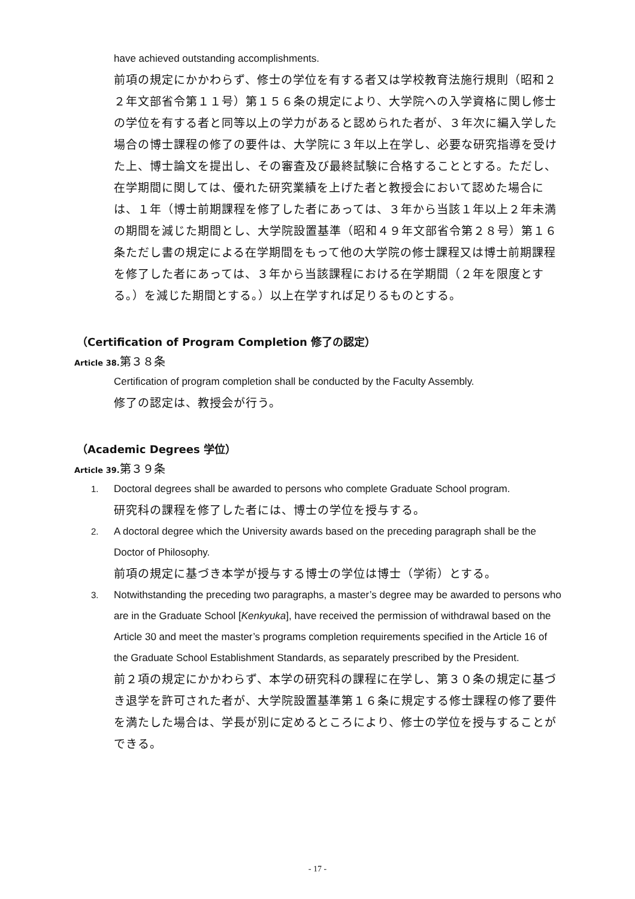have achieved outstanding accomplishments.
前項の規定にかかわらず、修士の学位を有する者又は学校教育法施行規則（昭和２２年文部省令第１１号）第１５６条の規定により、大学院への入学資格に関し修士の学位を有する者と同等以上の学力があると認められた者が、３年次に編入学した場合の博士課程の修了の要件は、大学院に３年以上在学し、必要な研究指導を受けた上、博士論文を提出し、その審査及び最終試験に合格することとする。ただし、在学期間に関しては、優れた研究業績を上げた者と教授会において認めた場合には、１年（博士前期課程を修了した者にあっては、３年から当該１年以上２年未満の期間を減じた期間とし、大学院設置基準（昭和４９年文部省令第２８号）第１６条ただし書の規定による在学期間をもって他の大学院の修士課程又は博士前期課程を修了した者にあっては、３年から当該課程における在学期間（２年を限度とする。）を減じた期間とする。）以上在学すれば足りるものとする。
（Certification of Program Completion 修了の認定）
Article 38. 第３８条
Certification of program completion shall be conducted by the Faculty Assembly.
修了の認定は、教授会が行う。
（Academic Degrees 学位）
Article 39. 第３９条
1. Doctoral degrees shall be awarded to persons who complete Graduate School program.
研究科の課程を修了した者には、博士の学位を授与する。
2. A doctoral degree which the University awards based on the preceding paragraph shall be the Doctor of Philosophy.
前項の規定に基づき本学が授与する博士の学位は博士（学術）とする。
3. Notwithstanding the preceding two paragraphs, a master’s degree may be awarded to persons who are in the Graduate School [Kenkyuka], have received the permission of withdrawal based on the Article 30 and meet the master’s programs completion requirements specified in the Article 16 of the Graduate School Establishment Standards, as separately prescribed by the President.
前２項の規定にかかわらず、本学の研究科の課程に在学し、第３０条の規定に基づき退学を許可された者が、大学院設置基準第１６条に規定する修士課程の修了要件を満たした場合は、学長が別に定めるところにより、修士の学位を授与することができる。
- 17 -